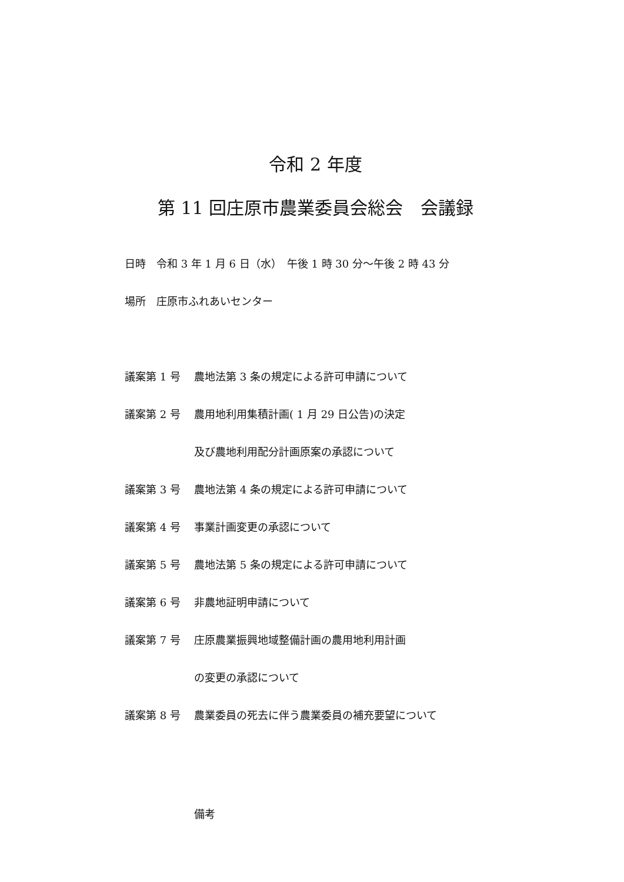令和 2 年度
第 11 回庄原市農業委員会総会　会議録
日時　令和 3 年 1 月 6 日（水）　午後 1 時 30 分～午後 2 時 43 分
場所　庄原市ふれあいセンター
議案第 1 号 農地法第 3 条の規定による許可申請について
議案第 2 号 農用地利用集積計画( 1 月 29 日公告)の決定
及び農地利用配分計画原案の承認について
議案第 3 号 農地法第 4 条の規定による許可申請について
議案第 4 号 事業計画変更の承認について
議案第 5 号 農地法第 5 条の規定による許可申請について
議案第 6 号 非農地証明申請について
議案第 7 号 庄原農業振興地域整備計画の農用地利用計画
の変更の承認について
議案第 8 号 農業委員の死去に伴う農業委員の補充要望について
備考